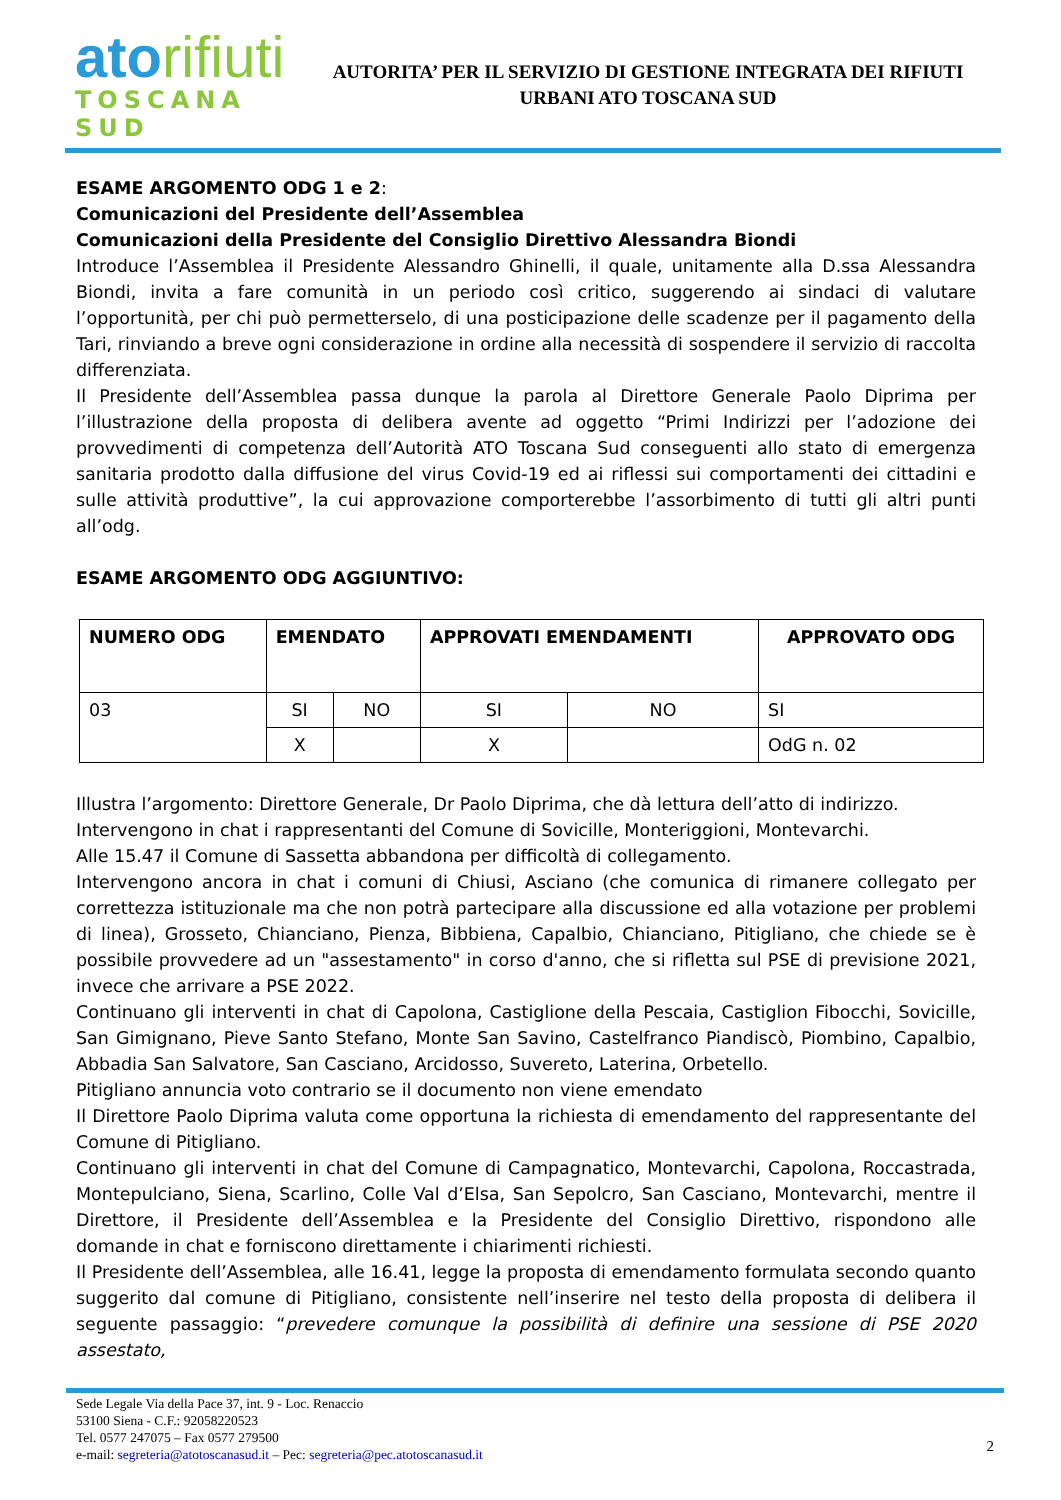atorifiuti
TOSCANA SUD
AUTORITA’ PER IL SERVIZIO DI GESTIONE INTEGRATA DEI RIFIUTI
URBANI ATO TOSCANA SUD
ESAME ARGOMENTO ODG 1 e 2:
Comunicazioni del Presidente dell’Assemblea
Comunicazioni della Presidente del Consiglio Direttivo Alessandra Biondi
Introduce l’Assemblea il Presidente Alessandro Ghinelli, il quale, unitamente alla D.ssa Alessandra Biondi, invita a fare comunità in un periodo così critico, suggerendo ai sindaci di valutare l’opportunità, per chi può permetterselo, di una posticipazione delle scadenze per il pagamento della Tari, rinviando a breve ogni considerazione in ordine alla necessità di sospendere il servizio di raccolta differenziata.
Il Presidente dell’Assemblea passa dunque la parola al Direttore Generale Paolo Diprima per l’illustrazione della proposta di delibera avente ad oggetto “Primi Indirizzi per l’adozione dei provvedimenti di competenza dell’Autorità ATO Toscana Sud conseguenti allo stato di emergenza sanitaria prodotto dalla diffusione del virus Covid-19 ed ai riflessi sui comportamenti dei cittadini e sulle attività produttive”, la cui approvazione comporterebbe l’assorbimento di tutti gli altri punti all’odg.
ESAME ARGOMENTO ODG AGGIUNTIVO:
| NUMERO ODG | EMENDATO | | APPROVATI EMENDAMENTI | | APPROVATO ODG |
| --- | --- | --- | --- | --- | --- |
| 03 | SI | NO | SI | NO | SI |
| | X | | X | | OdG n. 02 |
Illustra l’argomento: Direttore Generale, Dr Paolo Diprima, che dà lettura dell’atto di indirizzo.
Intervengono in chat i rappresentanti del Comune di Sovicille, Monteriggioni, Montevarchi.
Alle 15.47 il Comune di Sassetta abbandona per difficoltà di collegamento.
Intervengono ancora in chat i comuni di Chiusi, Asciano (che comunica di rimanere collegato per correttezza istituzionale ma che non potrà partecipare alla discussione ed alla votazione per problemi di linea), Grosseto, Chianciano, Pienza, Bibbiena, Capalbio, Chianciano, Pitigliano, che chiede se è possibile provvedere ad un "assestamento" in corso d'anno, che si rifletta sul PSE di previsione 2021, invece che arrivare a PSE 2022.
Continuano gli interventi in chat di Capolona, Castiglione della Pescaia, Castiglion Fibocchi, Sovicille, San Gimignano, Pieve Santo Stefano, Monte San Savino, Castelfranco Piandiscò, Piombino, Capalbio, Abbadia San Salvatore, San Casciano, Arcidosso, Suvereto, Laterina, Orbetello.
Pitigliano annuncia voto contrario se il documento non viene emendato
Il Direttore Paolo Diprima valuta come opportuna la richiesta di emendamento del rappresentante del Comune di Pitigliano.
Continuano gli interventi in chat del Comune di Campagnatico, Montevarchi, Capolona, Roccastrada, Montepulciano, Siena, Scarlino, Colle Val d’Elsa, San Sepolcro, San Casciano, Montevarchi, mentre il Direttore, il Presidente dell’Assemblea e la Presidente del Consiglio Direttivo, rispondono alle domande in chat e forniscono direttamente i chiarimenti richiesti.
Il Presidente dell’Assemblea, alle 16.41, legge la proposta di emendamento formulata secondo quanto suggerito dal comune di Pitigliano, consistente nell’inserire nel testo della proposta di delibera il seguente passaggio: “prevedere comunque la possibilità di definire una sessione di PSE 2020 assestato,
Sede Legale Via della Pace 37, int. 9 - Loc. Renaccio
53100 Siena - C.F.: 92058220523
Tel. 0577 247075 – Fax 0577 279500
e-mail: segreteria@atotoscanasud.it – Pec: segreteria@pec.atotoscanasud.it
2